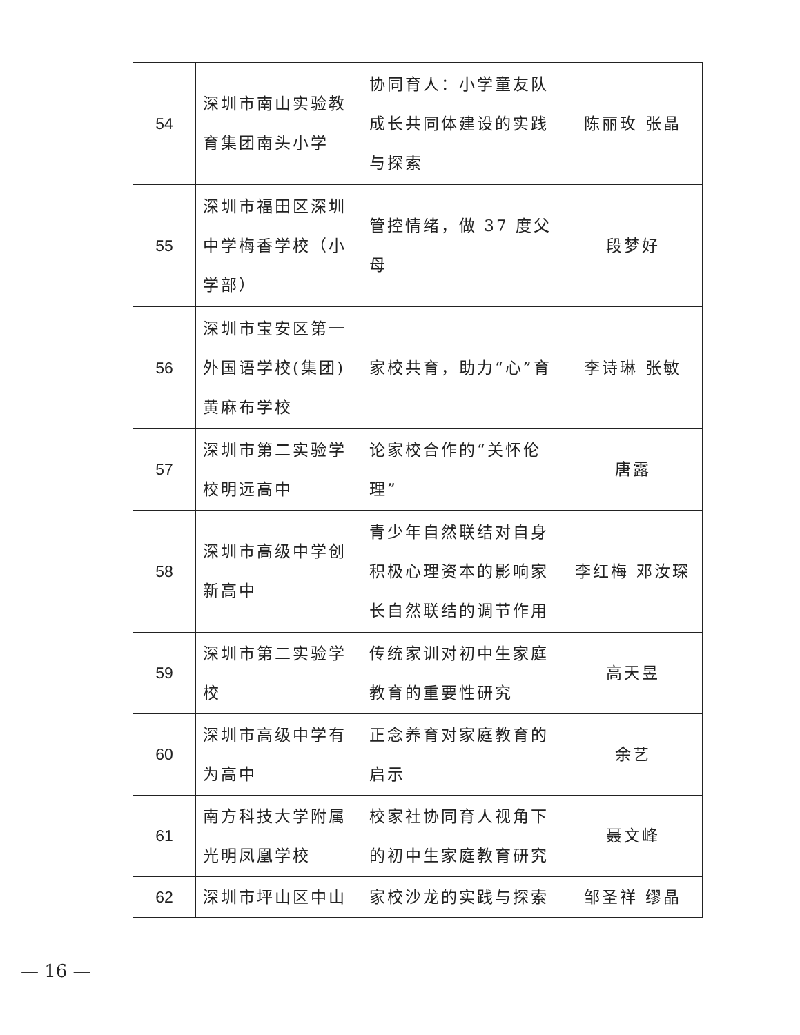| 54 | 深圳市南山实验教育集团南头小学 | 协同育人：小学童友队成长共同体建设的实践与探索 | 陈丽玫 张晶 |
| 55 | 深圳市福田区深圳中学梅香学校（小学部） | 管控情绪，做 37 度父母 | 段梦好 |
| 56 | 深圳市宝安区第一外国语学校(集团)黄麻布学校 | 家校共育，助力“心”育 | 李诗琳 张敏 |
| 57 | 深圳市第二实验学校明远高中 | 论家校合作的“关怀伦理” | 唐露 |
| 58 | 深圳市高级中学创新高中 | 青少年自然联结对自身积极心理资本的影响家长自然联结的调节作用 | 李红梅 邓汝琛 |
| 59 | 深圳市第二实验学校 | 传统家训对初中生家庭教育的重要性研究 | 高天昱 |
| 60 | 深圳市高级中学有为高中 | 正念养育对家庭教育的启示 | 余艺 |
| 61 | 南方科技大学附属光明凤凰学校 | 校家社协同育人视角下的初中生家庭教育研究 | 聂文峰 |
| 62 | 深圳市坪山区中山 | 家校沙龙的实践与探索 | 邹圣祥 缪晶 |
— 16 —